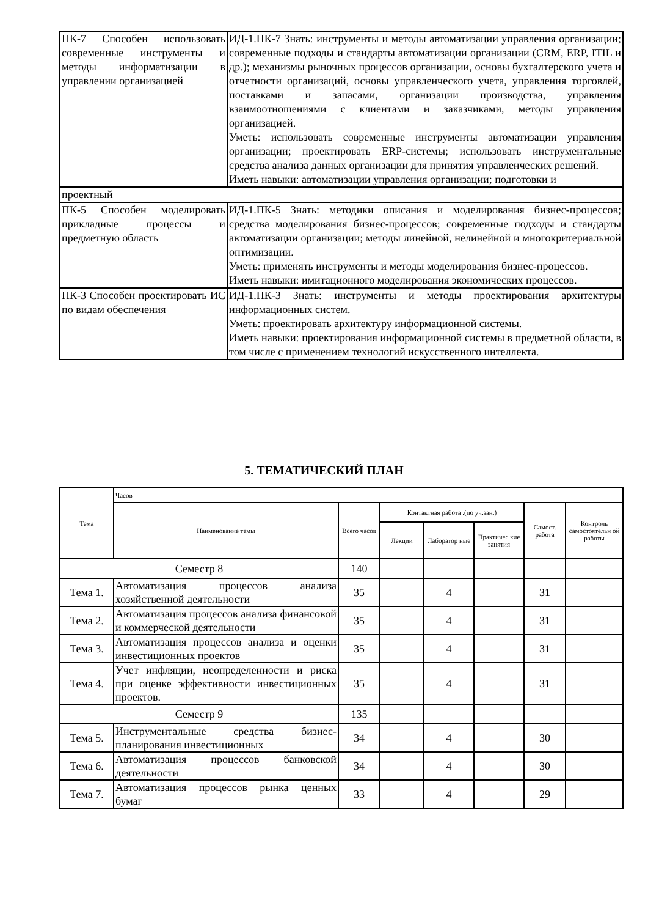| ПК-7 Способен использовать современные инструменты и методы информатизации в управлении организацией | ИД-1.ПК-7 Знать: инструменты и методы автоматизации управления организации; современные подходы и стандарты автоматизации организации (CRM, ERP, ITIL и др.); механизмы рыночных процессов организации, основы бухгалтерского учета и отчетности организаций, основы управленческого учета, управления торговлей, поставками и запасами, организации производства, управления взаимоотношениями с клиентами и заказчиками, методы управления организацией. Уметь: использовать современные инструменты автоматизации управления организации; проектировать ERP-системы; использовать инструментальные средства анализа данных организации для принятия управленческих решений. Иметь навыки: автоматизации управления организации; подготовки и |
| проектный | |
| ПК-5 Способен моделировать прикладные процессы и предметную область | ИД-1.ПК-5 Знать: методики описания и моделирования бизнес-процессов; средства моделирования бизнес-процессов; современные подходы и стандарты автоматизации организации; методы линейной, нелинейной и многокритериальной оптимизации. Уметь: применять инструменты и методы моделирования бизнес-процессов. Иметь навыки: имитационного моделирования экономических процессов. |
| ПК-3 Способен проектировать ИС по видам обеспечения | ИД-1.ПК-3 Знать: инструменты и методы проектирования архитектуры информационных систем. Уметь: проектировать архитектуру информационной системы. Иметь навыки: проектирования информационной системы в предметной области, в том числе с применением технологий искусственного интеллекта. |
5. ТЕМАТИЧЕСКИЙ ПЛАН
| Тема | Часов | | | | | | |
| --- | --- | --- | --- | --- | --- | --- | --- |
| | Наименование темы | Всего часов | Контактная работа .(по уч.зан.) | | | Самост. работа | Контроль самостоятельн ой работы |
| | | | Лекции | Лаборатор ные | Практичес кие занятия | | |
| Семестр 8 | | 140 | | | | | |
| Тема 1. | Автоматизация процессов анализа хозяйственной деятельности | 35 | | 4 | | 31 | |
| Тема 2. | Автоматизация процессов анализа финансовой и коммерческой деятельности | 35 | | 4 | | 31 | |
| Тема 3. | Автоматизация процессов анализа и оценки инвестиционных проектов | 35 | | 4 | | 31 | |
| Тема 4. | Учет инфляции, неопределенности и риска при оценке эффективности инвестиционных проектов. | 35 | | 4 | | 31 | |
| Семестр 9 | | 135 | | | | | |
| Тема 5. | Инструментальные средства бизнес-планирования инвестиционных | 34 | | 4 | | 30 | |
| Тема 6. | Автоматизация процессов банковской деятельности | 34 | | 4 | | 30 | |
| Тема 7. | Автоматизация процессов рынка ценных бумаг | 33 | | 4 | | 29 | |